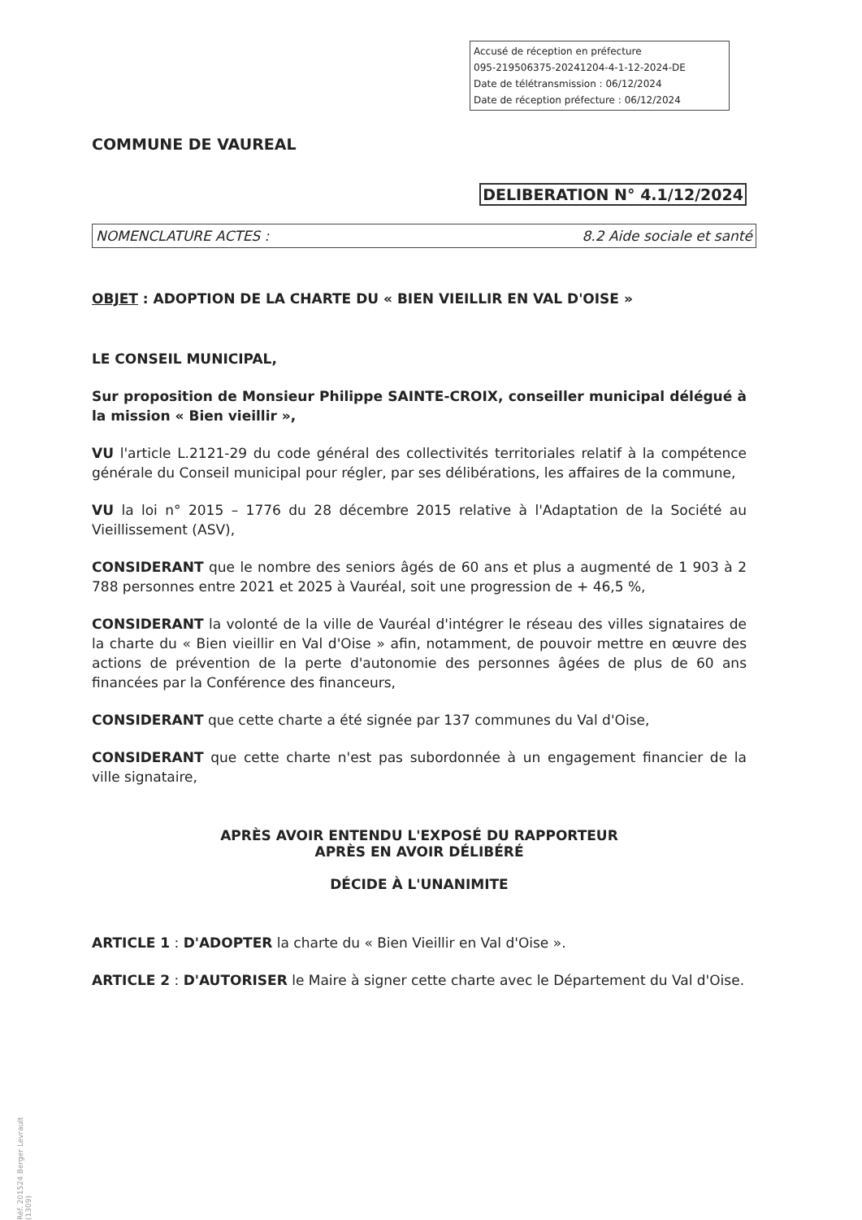Accusé de réception en préfecture
095-219506375-20241204-4-1-12-2024-DE
Date de télétransmission : 06/12/2024
Date de réception préfecture : 06/12/2024
COMMUNE DE VAUREAL
DELIBERATION N° 4.1/12/2024
NOMENCLATURE ACTES : 8.2 Aide sociale et santé
OBJET : ADOPTION DE LA CHARTE DU « BIEN VIEILLIR EN VAL D'OISE »
LE CONSEIL MUNICIPAL,
Sur proposition de Monsieur Philippe SAINTE-CROIX, conseiller municipal délégué à la mission « Bien vieillir »,
VU l'article L.2121-29 du code général des collectivités territoriales relatif à la compétence générale du Conseil municipal pour régler, par ses délibérations, les affaires de la commune,
VU la loi n° 2015 – 1776 du 28 décembre 2015 relative à l'Adaptation de la Société au Vieillissement (ASV),
CONSIDERANT que le nombre des seniors âgés de 60 ans et plus a augmenté de 1 903 à 2 788 personnes entre 2021 et 2025 à Vauréal, soit une progression de + 46,5 %,
CONSIDERANT la volonté de la ville de Vauréal d'intégrer le réseau des villes signataires de la charte du « Bien vieillir en Val d'Oise » afin, notamment, de pouvoir mettre en œuvre des actions de prévention de la perte d'autonomie des personnes âgées de plus de 60 ans financées par la Conférence des financeurs,
CONSIDERANT que cette charte a été signée par 137 communes du Val d'Oise,
CONSIDERANT que cette charte n'est pas subordonnée à un engagement financier de la ville signataire,
APRÈS AVOIR ENTENDU L'EXPOSÉ DU RAPPORTEUR
APRÈS EN AVOIR DÉLIBÉRÉ
DÉCIDE À L'UNANIMITE
ARTICLE 1 : D'ADOPTER la charte du « Bien Vieillir en Val d'Oise ».
ARTICLE 2 : D'AUTORISER le Maire à signer cette charte avec le Département du Val d'Oise.
Réf. 201524 Berger Levrault (1309)